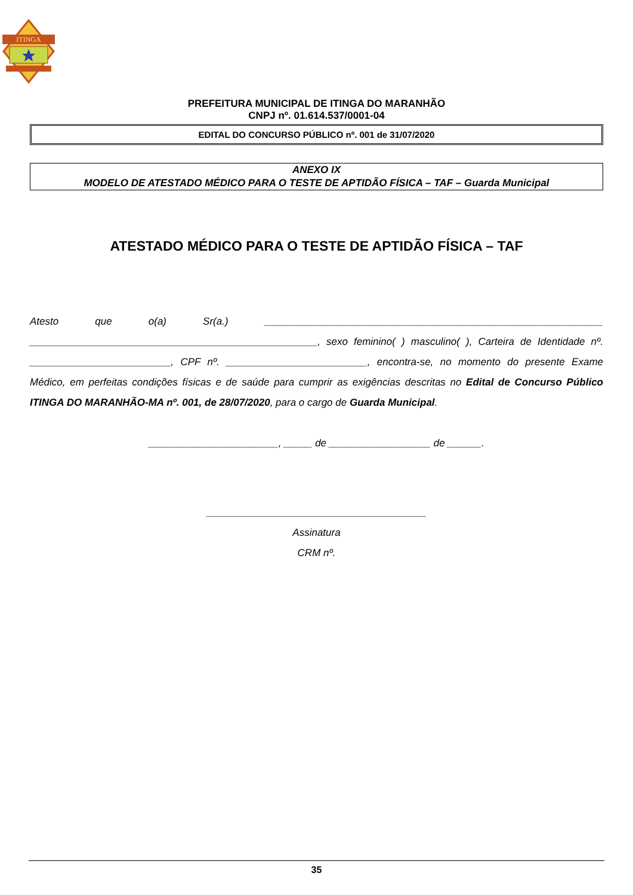ITINGA
PREFEITURA MUNICIPAL DE ITINGA DO MARANHÃO
CNPJ nº. 01.614.537/0001-04
EDITAL DO CONCURSO PÚBLICO nº. 001 de 31/07/2020
ANEXO IX
MODELO DE ATESTADO MÉDICO PARA O TESTE DE APTIDÃO FÍSICA – TAF – Guarda Municipal
ATESTADO MÉDICO PARA O TESTE DE APTIDÃO FÍSICA – TAF
Atesto que o(a) Sr(a.) ____________________________________________________________ ___________________________________________________, sexo feminino( ) masculino( ), Carteira de Identidade nº. _________________________, CPF nº. _________________________, encontra-se, no momento do presente Exame Médico, em perfeitas condições físicas e de saúde para cumprir as exigências descritas no Edital de Concurso Público ITINGA DO MARANHÃO-MA nº. 001, de 28/07/2020, para o cargo de Guarda Municipal.
_______________________, _____ de __________________ de ______.
_______________________________________
Assinatura
CRM nº.
35